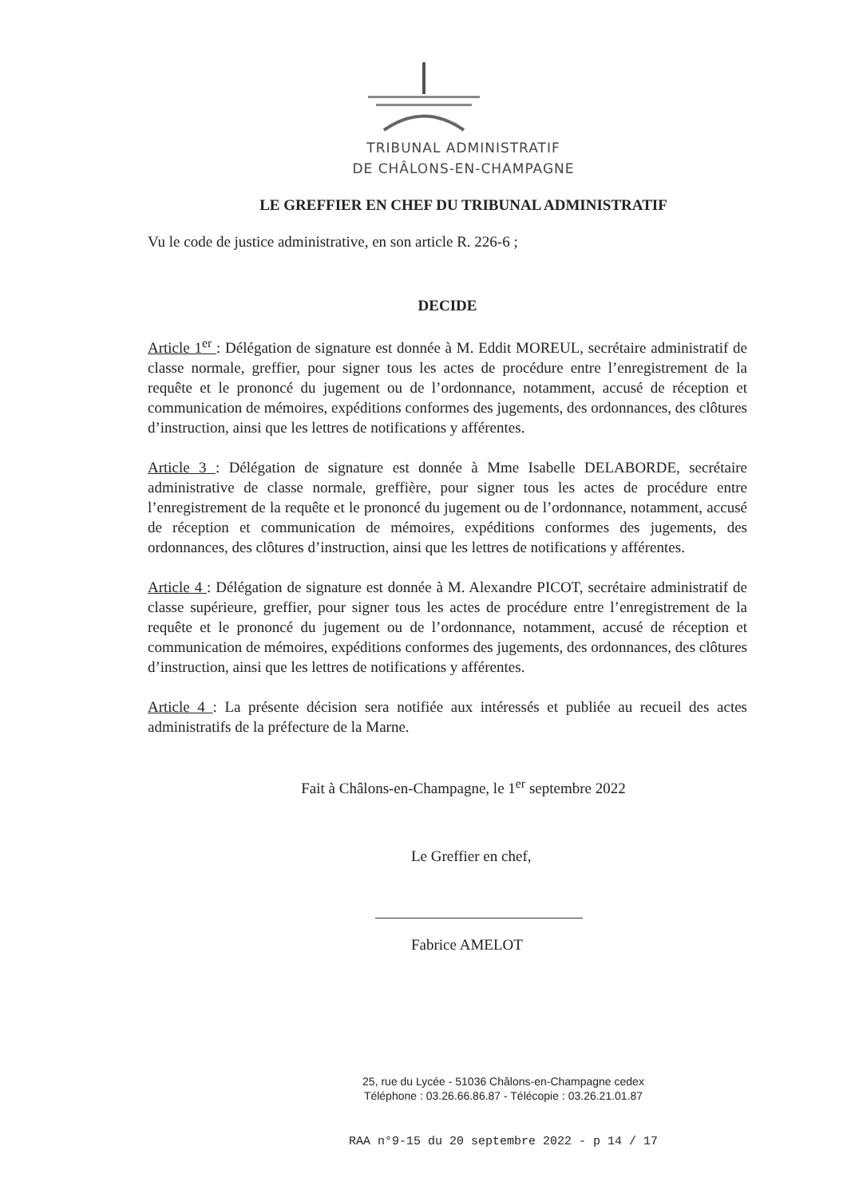TRIBUNAL ADMINISTRATIF
DE CHÂLONS-EN-CHAMPAGNE
LE GREFFIER EN CHEF DU TRIBUNAL ADMINISTRATIF
Vu le code de justice administrative, en son article R. 226-6 ;
DECIDE
Article 1<sup>er</sup> : Délégation de signature est donnée à M. Eddit MOREUL, secrétaire administratif de classe normale, greffier, pour signer tous les actes de procédure entre l’enregistrement de la requête et le prononcé du jugement ou de l’ordonnance, notamment, accusé de réception et communication de mémoires, expéditions conformes des jugements, des ordonnances, des clôtures d’instruction, ainsi que les lettres de notifications y afférentes.
Article 3 : Délégation de signature est donnée à Mme Isabelle DELABORDE, secrétaire administrative de classe normale, greffière, pour signer tous les actes de procédure entre l’enregistrement de la requête et le prononcé du jugement ou de l’ordonnance, notamment, accusé de réception et communication de mémoires, expéditions conformes des jugements, des ordonnances, des clôtures d’instruction, ainsi que les lettres de notifications y afférentes.
Article 4 : Délégation de signature est donnée à M. Alexandre PICOT, secrétaire administratif de classe supérieure, greffier, pour signer tous les actes de procédure entre l’enregistrement de la requête et le prononcé du jugement ou de l’ordonnance, notamment, accusé de réception et communication de mémoires, expéditions conformes des jugements, des ordonnances, des clôtures d’instruction, ainsi que les lettres de notifications y afférentes.
Article 4 : La présente décision sera notifiée aux intéressés et publiée au recueil des actes administratifs de la préfecture de la Marne.
Fait à Châlons-en-Champagne, le 1<sup>er</sup> septembre 2022
Le Greffier en chef,
Fabrice AMELOT
25, rue du Lycée - 51036 Châlons-en-Champagne cedex
Téléphone : 03.26.66.86.87 - Télécopie : 03.26.21.01.87
RAA n°9-15 du 20 septembre 2022 - p 14 / 17